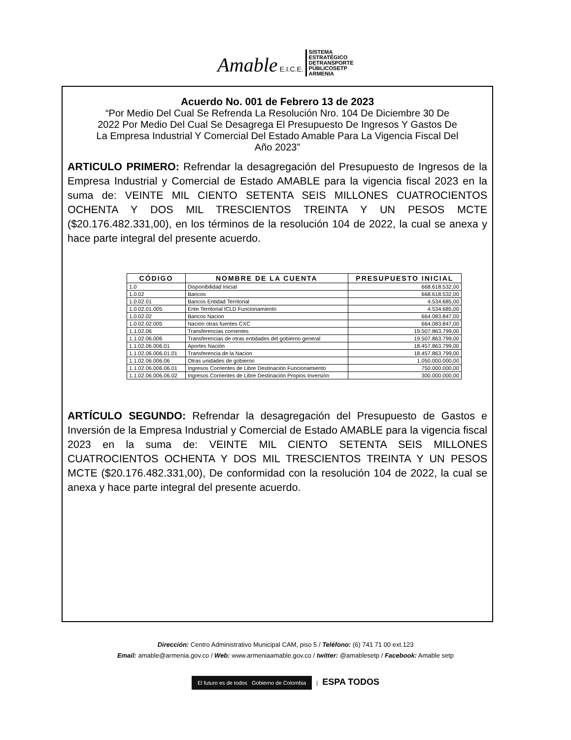Amable E.I.C.E. SISTEMA
ESTRATÉGICO
DETRANSPORTE
PÚBLICOSETP
ARMENIA
Acuerdo No. 001 de Febrero 13 de 2023
“Por Medio Del Cual Se Refrenda La Resolución Nro. 104 De Diciembre 30 De
2022 Por Medio Del Cual Se Desagrega El Presupuesto De Ingresos Y Gastos De
La Empresa Industrial Y Comercial Del Estado Amable Para La Vigencia Fiscal Del
Año 2023”
ARTICULO PRIMERO: Refrendar la desagregación del Presupuesto de Ingresos de la Empresa Industrial y Comercial de Estado AMABLE para la vigencia fiscal 2023 en la suma de: VEINTE MIL CIENTO SETENTA SEIS MILLONES CUATROCIENTOS OCHENTA Y DOS MIL TRESCIENTOS TREINTA Y UN PESOS MCTE ($20.176.482.331,00), en los términos de la resolución 104 de 2022, la cual se anexa y hace parte integral del presente acuerdo.
| CÓDIGO | NOMBRE DE LA CUENTA | PRESUPUESTO INICIAL |
| --- | --- | --- |
| 1.0 | Disponibilidad Inicial | 668.618.532,00 |
| 1.0.02 | Bancos | 668.618.532,00 |
| 1.0.02.01 | Bancos Entidad Territorial | 4.534.685,00 |
| 1.0.02.01.005 | Ente Territorial ICLD Funcionamiento | 4.534.685,00 |
| 1.0.02.02 | Bancos Nacion | 664.083.847,00 |
| 1.0.02.02.005 | Nación otras fuentes CXC | 664.083.847,00 |
| 1.1.02.06 | Transferencias corrientes | 19.507.863.799,00 |
| 1.1.02.06.006 | Transferencias de otras entidades del gobierno general | 19.507.863.799,00 |
| 1.1.02.06.006.01 | Aportes Nación | 18.457.863.799,00 |
| 1.1.02.06.006.01.01 | Transferencia de la Nacion | 18.457.863.799,00 |
| 1.1.02.06.006.06 | Otras unidades de gobierno | 1.050.000.000,00 |
| 1.1.02.06.006.06.01 | Ingresos Corrientes de Libre Destinación Funcionamiento | 750.000.000,00 |
| 1.1.02.06.006.06.02 | Ingresos Corrientes de Libre Destinación Propios Inversión | 300.000.000,00 |
ARTÍCULO SEGUNDO: Refrendar la desagregación del Presupuesto de Gastos e Inversión de la Empresa Industrial y Comercial de Estado AMABLE para la vigencia fiscal 2023 en la suma de: VEINTE MIL CIENTO SETENTA SEIS MILLONES CUATROCIENTOS OCHENTA Y DOS MIL TRESCIENTOS TREINTA Y UN PESOS MCTE ($20.176.482.331,00), De conformidad con la resolución 104 de 2022, la cual se anexa y hace parte integral del presente acuerdo.
Dirección: Centro Administrativo Municipal CAM, piso 5 / Teléfono: (6) 741 71 00 ext.123
Email: amable@armenia.gov.co / Web: www.armeniaamable.gov.co / twitter: @amablesetp / Facebook: Amable setp
El futuro es de todos Gobierno de Colombia | ESPA TODOS